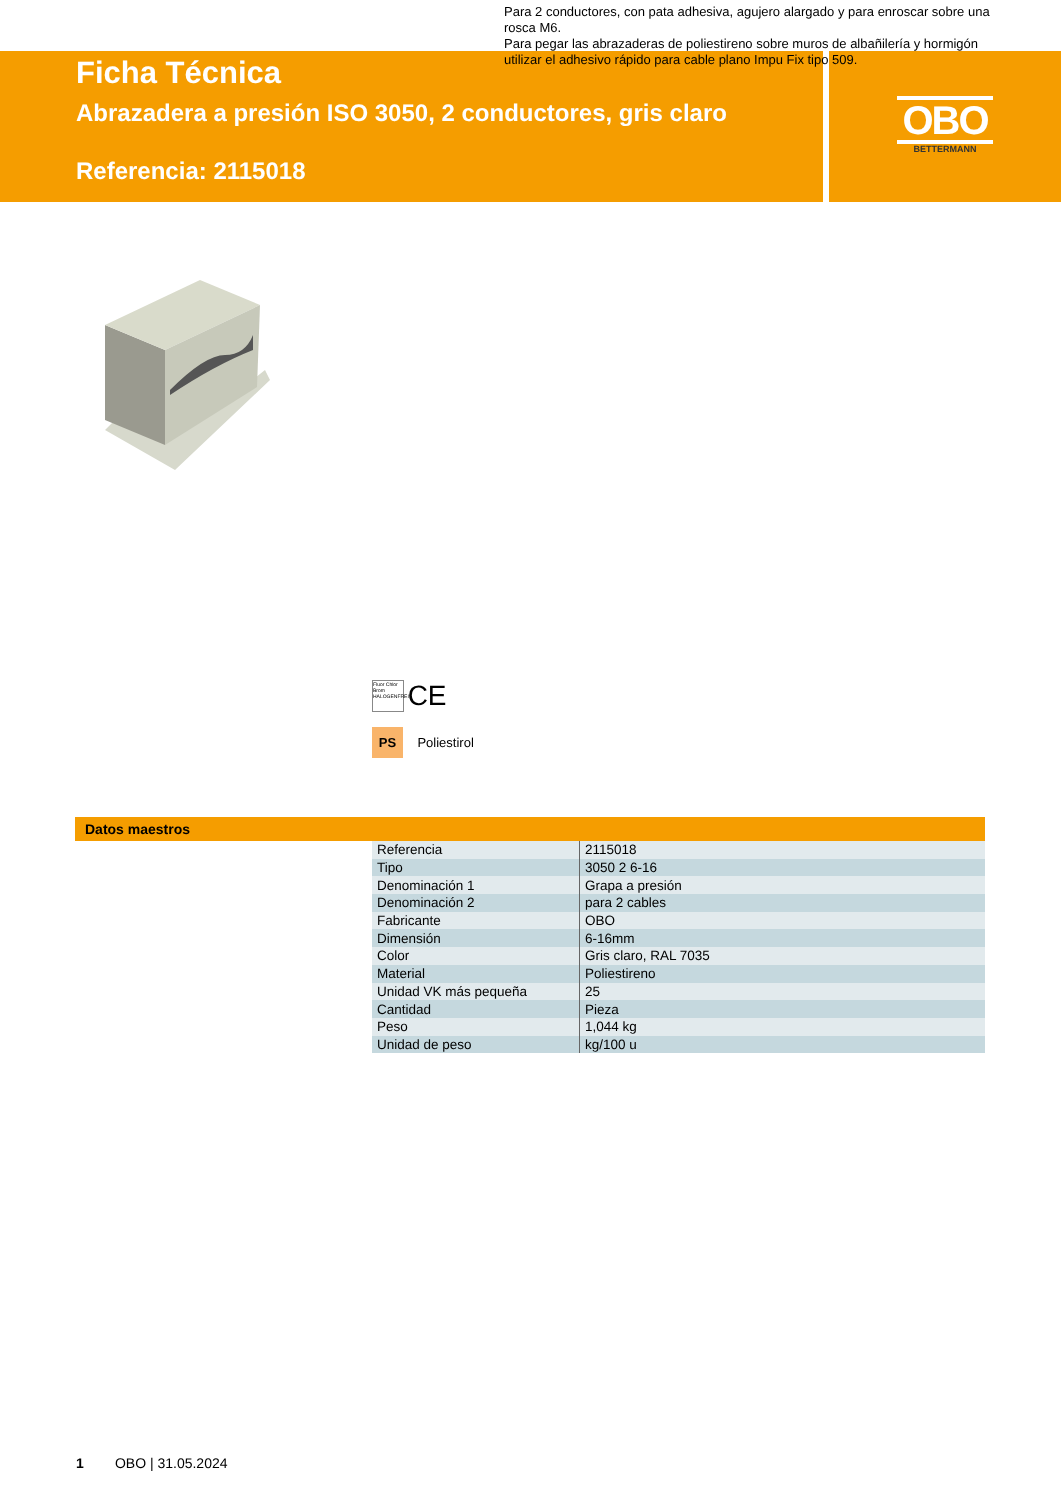Ficha Técnica
Abrazadera a presión ISO 3050, 2 conductores, gris claro
Referencia: 2115018
OBO
BETTERMANN
Para 2 conductores, con pata adhesiva, agujero alargado y para enroscar sobre una rosca M6.
Para pegar las abrazaderas de poliestireno sobre muros de albañilería y hormigón utilizar el adhesivo rápido para cable plano Impu Fix tipo 509.
Fluor Chlor Brom HALOGENFREI CE
PS Poliestirol
Datos maestros
| Referencia | 2115018 |
| Tipo | 3050 2 6-16 |
| Denominación 1 | Grapa a presión |
| Denominación 2 | para 2 cables |
| Fabricante | OBO |
| Dimensión | 6-16mm |
| Color | Gris claro, RAL 7035 |
| Material | Poliestireno |
| Unidad VK más pequeña | 25 |
| Cantidad | Pieza |
| Peso | 1,044 kg |
| Unidad de peso | kg/100 u |
1 OBO | 31.05.2024